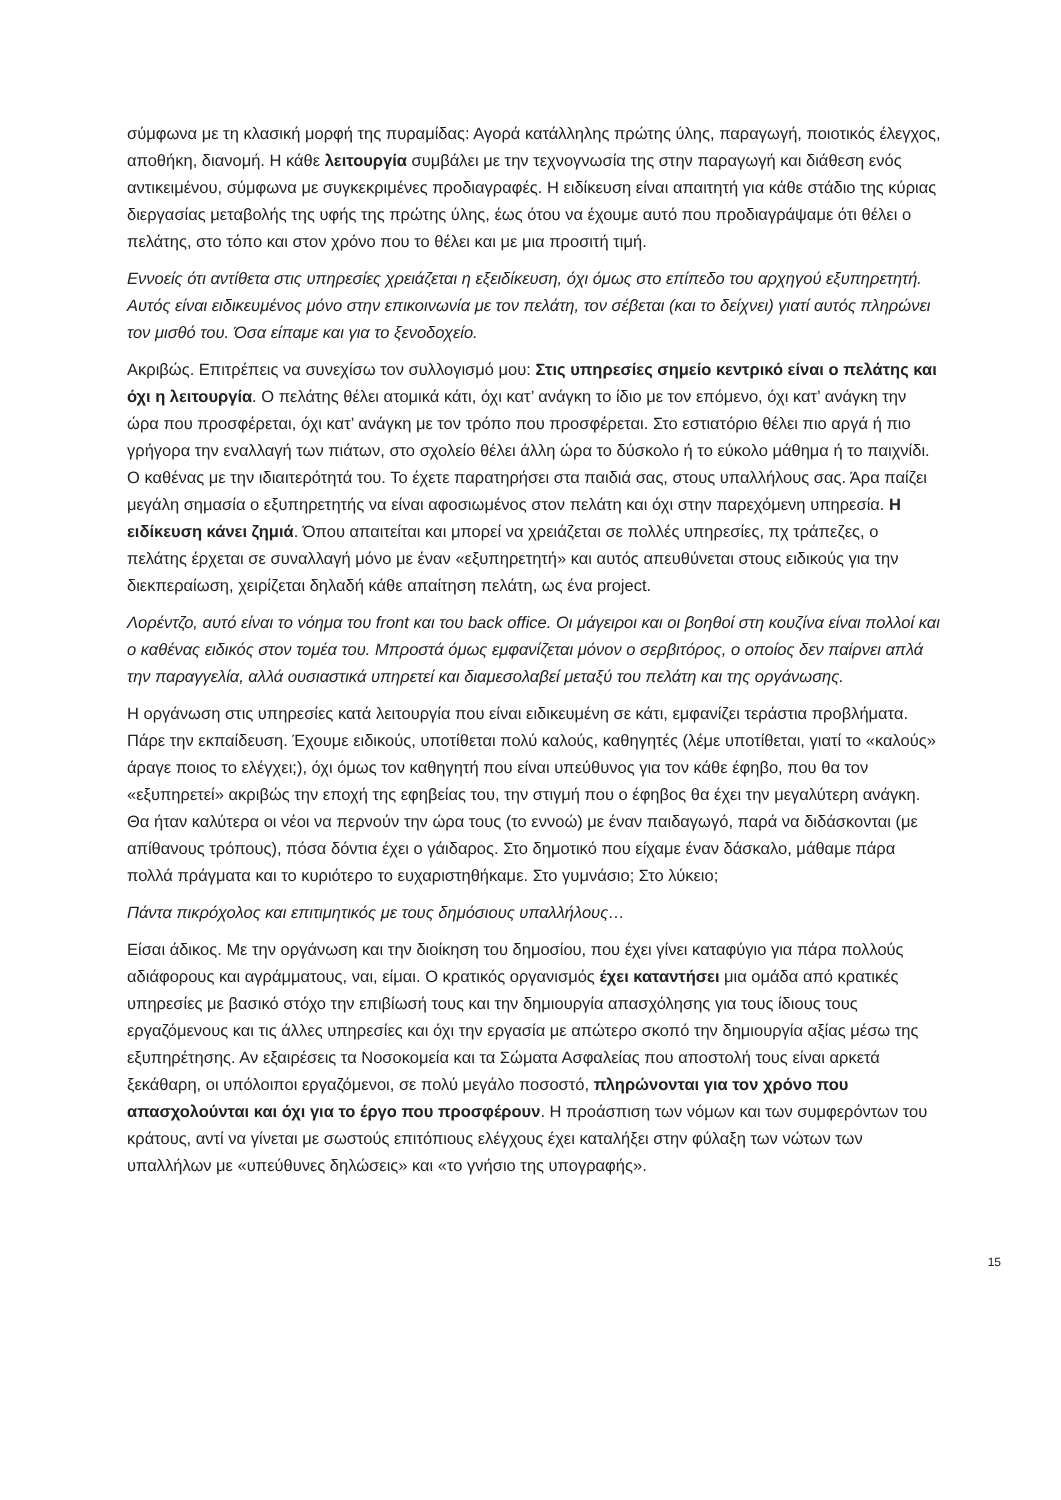σύμφωνα με τη κλασική μορφή της πυραμίδας: Αγορά κατάλληλης πρώτης ύλης, παραγωγή, ποιοτικός έλεγχος, αποθήκη, διανομή. Η κάθε λειτουργία συμβάλει με την τεχνογνωσία της στην παραγωγή και διάθεση ενός αντικειμένου, σύμφωνα με συγκεκριμένες προδιαγραφές. Η ειδίκευση είναι απαιτητή για κάθε στάδιο της κύριας διεργασίας μεταβολής της υφής της πρώτης ύλης, έως ότου να έχουμε αυτό που προδιαγράψαμε ότι θέλει ο πελάτης, στο τόπο και στον χρόνο που το θέλει και με μια προσιτή τιμή.
Εννοείς ότι αντίθετα στις υπηρεσίες χρειάζεται η εξειδίκευση, όχι όμως στο επίπεδο του αρχηγού εξυπηρετητή. Αυτός είναι ειδικευμένος μόνο στην επικοινωνία με τον πελάτη, τον σέβεται (και το δείχνει) γιατί αυτός πληρώνει τον μισθό του. Όσα είπαμε και για το ξενοδοχείο.
Ακριβώς. Επιτρέπεις να συνεχίσω τον συλλογισμό μου: Στις υπηρεσίες σημείο κεντρικό είναι ο πελάτης και όχι η λειτουργία. Ο πελάτης θέλει ατομικά κάτι, όχι κατ’ ανάγκη το ίδιο με τον επόμενο, όχι κατ’ ανάγκη την ώρα που προσφέρεται, όχι κατ’ ανάγκη με τον τρόπο που προσφέρεται. Στο εστιατόριο θέλει πιο αργά ή πιο γρήγορα την εναλλαγή των πιάτων, στο σχολείο θέλει άλλη ώρα το δύσκολο ή το εύκολο μάθημα ή το παιχνίδι. Ο καθένας με την ιδιαιτερότητά του. Το έχετε παρατηρήσει στα παιδιά σας, στους υπαλλήλους σας. Άρα παίζει μεγάλη σημασία ο εξυπηρετητής να είναι αφοσιωμένος στον πελάτη και όχι στην παρεχόμενη υπηρεσία. Η ειδίκευση κάνει ζημιά. Όπου απαιτείται και μπορεί να χρειάζεται σε πολλές υπηρεσίες, πχ τράπεζες, ο πελάτης έρχεται σε συναλλαγή μόνο με έναν «εξυπηρετητή» και αυτός απευθύνεται στους ειδικούς για την διεκπεραίωση, χειρίζεται δηλαδή κάθε απαίτηση πελάτη, ως ένα project.
Λορέντζο, αυτό είναι το νόημα του front και του back office. Οι μάγειροι και οι βοηθοί στη κουζίνα είναι πολλοί και ο καθένας ειδικός στον τομέα του. Μπροστά όμως εμφανίζεται μόνον ο σερβιτόρος, ο οποίος δεν παίρνει απλά την παραγγελία, αλλά ουσιαστικά υπηρετεί και διαμεσολαβεί μεταξύ του πελάτη και της οργάνωσης.
Η οργάνωση στις υπηρεσίες κατά λειτουργία που είναι ειδικευμένη σε κάτι, εμφανίζει τεράστια προβλήματα. Πάρε την εκπαίδευση. Έχουμε ειδικούς, υποτίθεται πολύ καλούς, καθηγητές (λέμε υποτίθεται, γιατί το «καλούς» άραγε ποιος το ελέγχει;), όχι όμως τον καθηγητή που είναι υπεύθυνος για τον κάθε έφηβο, που θα τον «εξυπηρετεί» ακριβώς την εποχή της εφηβείας του, την στιγμή που ο έφηβος θα έχει την μεγαλύτερη ανάγκη. Θα ήταν καλύτερα οι νέοι να περνούν την ώρα τους (το εννοώ) με έναν παιδαγωγό, παρά να διδάσκονται (με απίθανους τρόπους), πόσα δόντια έχει ο γάιδαρος. Στο δημοτικό που είχαμε έναν δάσκαλο, μάθαμε πάρα πολλά πράγματα και το κυριότερο το ευχαριστηθήκαμε. Στο γυμνάσιο; Στο λύκειο;
Πάντα πικρόχολος και επιτιμητικός με τους δημόσιους υπαλλήλους…
Είσαι άδικος. Με την οργάνωση και την διοίκηση του δημοσίου, που έχει γίνει καταφύγιο για πάρα πολλούς αδιάφορους και αγράμματους, ναι, είμαι. Ο κρατικός οργανισμός έχει καταντήσει μια ομάδα από κρατικές υπηρεσίες με βασικό στόχο την επιβίωσή τους και την δημιουργία απασχόλησης για τους ίδιους τους εργαζόμενους και τις άλλες υπηρεσίες και όχι την εργασία με απώτερο σκοπό την δημιουργία αξίας μέσω της εξυπηρέτησης. Αν εξαιρέσεις τα Νοσοκομεία και τα Σώματα Ασφαλείας που αποστολή τους είναι αρκετά ξεκάθαρη, οι υπόλοιποι εργαζόμενοι, σε πολύ μεγάλο ποσοστό, πληρώνονται για τον χρόνο που απασχολούνται και όχι για το έργο που προσφέρουν. Η προάσπιση των νόμων και των συμφερόντων του κράτους, αντί να γίνεται με σωστούς επιτόπιους ελέγχους έχει καταλήξει στην φύλαξη των νώτων των υπαλλήλων με «υπεύθυνες δηλώσεις» και «το γνήσιο της υπογραφής».
15